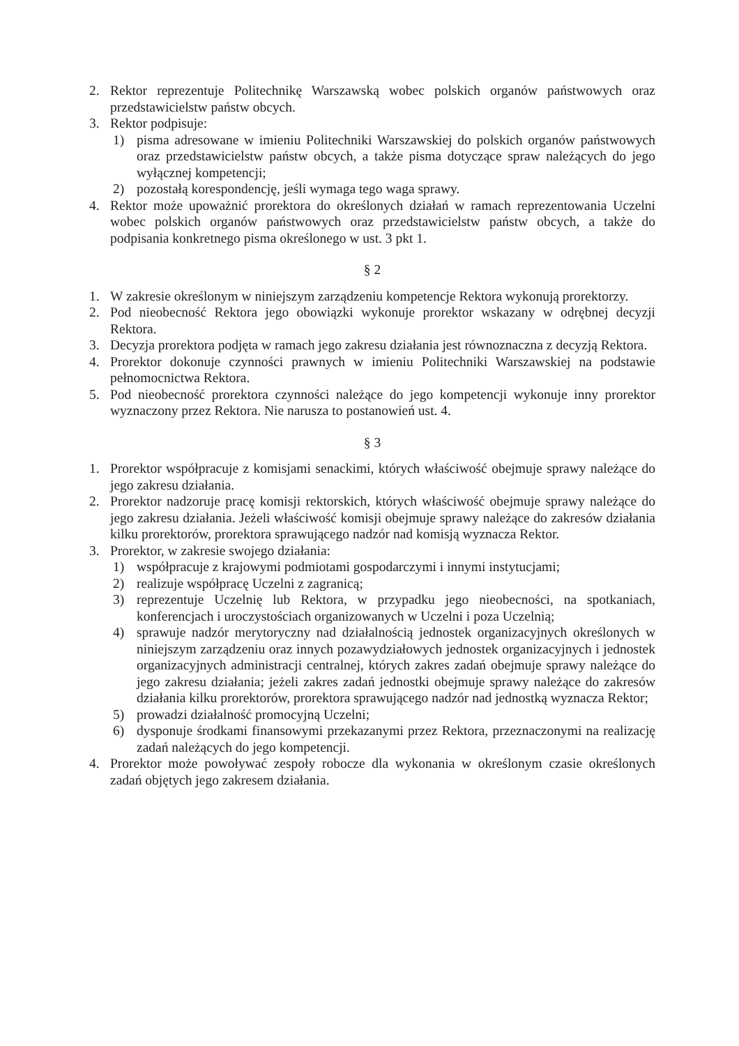2. Rektor reprezentuje Politechnikę Warszawską wobec polskich organów państwowych oraz przedstawicielstw państw obcych.
3. Rektor podpisuje:
1) pisma adresowane w imieniu Politechniki Warszawskiej do polskich organów państwowych oraz przedstawicielstw państw obcych, a także pisma dotyczące spraw należących do jego wyłącznej kompetencji;
2) pozostałą korespondencję, jeśli wymaga tego waga sprawy.
4. Rektor może upoważnić prorektora do określonych działań w ramach reprezentowania Uczelni wobec polskich organów państwowych oraz przedstawicielstw państw obcych, a także do podpisania konkretnego pisma określonego w ust. 3 pkt 1.
§ 2
1. W zakresie określonym w niniejszym zarządzeniu kompetencje Rektora wykonują prorektorzy.
2. Pod nieobecność Rektora jego obowiązki wykonuje prorektor wskazany w odrębnej decyzji Rektora.
3. Decyzja prorektora podjęta w ramach jego zakresu działania jest równoznaczna z decyzją Rektora.
4. Prorektor dokonuje czynności prawnych w imieniu Politechniki Warszawskiej na podstawie pełnomocnictwa Rektora.
5. Pod nieobecność prorektora czynności należące do jego kompetencji wykonuje inny prorektor wyznaczony przez Rektora. Nie narusza to postanowień ust. 4.
§ 3
1. Prorektor współpracuje z komisjami senackimi, których właściwość obejmuje sprawy należące do jego zakresu działania.
2. Prorektor nadzoruje pracę komisji rektorskich, których właściwość obejmuje sprawy należące do jego zakresu działania. Jeżeli właściwość komisji obejmuje sprawy należące do zakresów działania kilku prorektorów, prorektora sprawującego nadzór nad komisją wyznacza Rektor.
3. Prorektor, w zakresie swojego działania:
1) współpracuje z krajowymi podmiotami gospodarczymi i innymi instytucjami;
2) realizuje współpracę Uczelni z zagranicą;
3) reprezentuje Uczelnię lub Rektora, w przypadku jego nieobecności, na spotkaniach, konferencjach i uroczystościach organizowanych w Uczelni i poza Uczelnią;
4) sprawuje nadzór merytoryczny nad działalnością jednostek organizacyjnych określonych w niniejszym zarządzeniu oraz innych pozawydziałowych jednostek organizacyjnych i jednostek organizacyjnych administracji centralnej, których zakres zadań obejmuje sprawy należące do jego zakresu działania; jeżeli zakres zadań jednostki obejmuje sprawy należące do zakresów działania kilku prorektorów, prorektora sprawującego nadzór nad jednostką wyznacza Rektor;
5) prowadzi działalność promocyjną Uczelni;
6) dysponuje środkami finansowymi przekazanymi przez Rektora, przeznaczonymi na realizację zadań należących do jego kompetencji.
4. Prorektor może powoływać zespoły robocze dla wykonania w określonym czasie określonych zadań objętych jego zakresem działania.